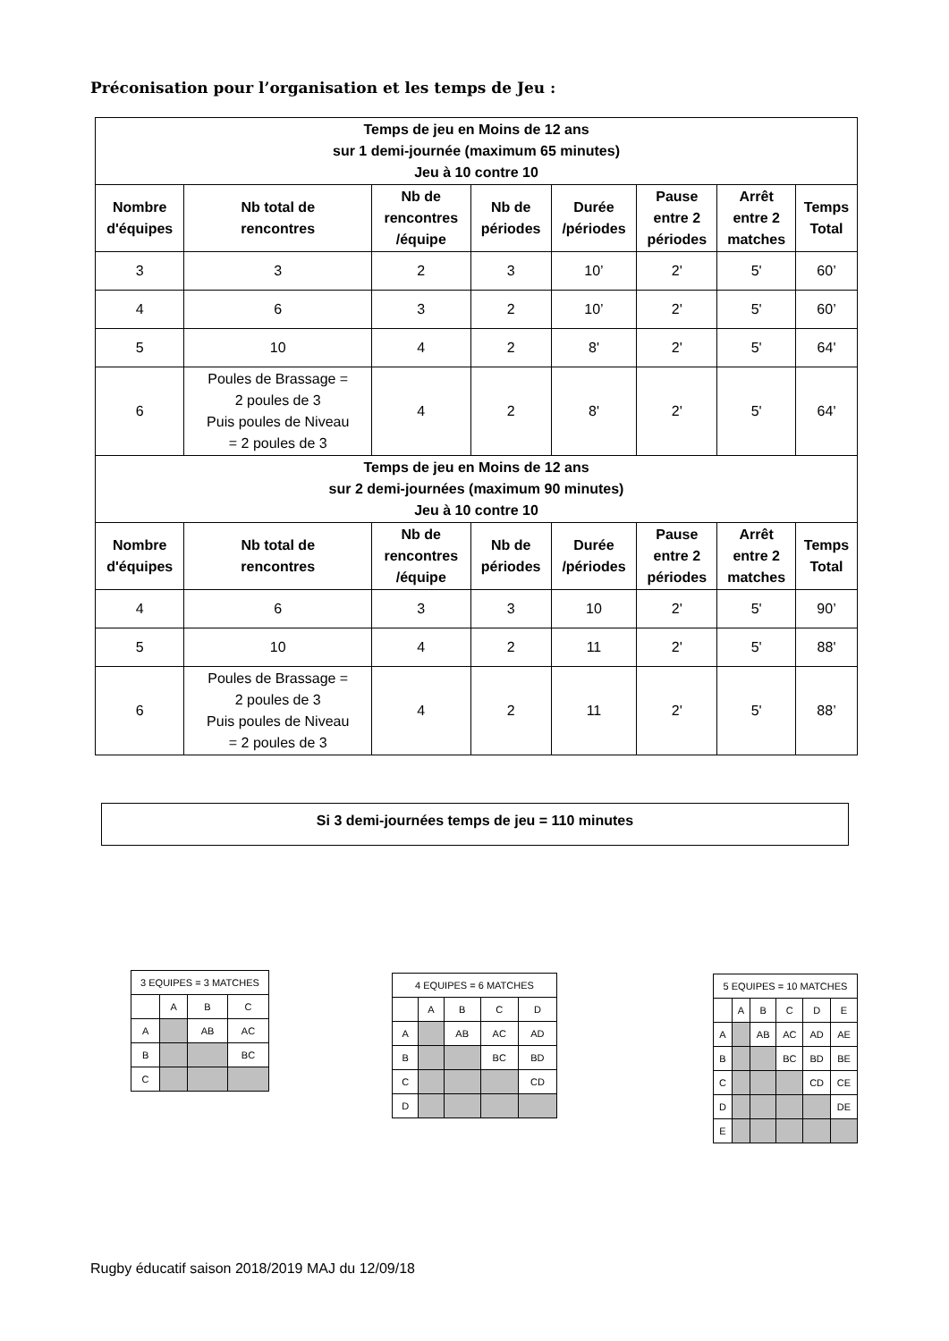Préconisation pour l’organisation et les temps de Jeu :
| Temps de jeu en Moins de 12 ans sur 1 demi-journée (maximum 65 minutes) Jeu à 10 contre 10 | | | | | | | |
| --- | --- | --- | --- | --- | --- | --- | --- |
| Nombre d'équipes | Nb total de rencontres | Nb de rencontres /équipe | Nb de périodes | Durée /périodes | Pause entre 2 périodes | Arrêt entre 2 matches | Temps Total |
| 3 | 3 | 2 | 3 | 10’ | 2' | 5' | 60’ |
| 4 | 6 | 3 | 2 | 10’ | 2' | 5' | 60’ |
| 5 | 10 | 4 | 2 | 8' | 2' | 5' | 64' |
| 6 | Poules de Brassage = 2 poules de 3 Puis poules de Niveau = 2 poules de 3 | 4 | 2 | 8' | 2' | 5' | 64' |
| Temps de jeu en Moins de 12 ans sur 2 demi-journées (maximum 90 minutes) Jeu à 10 contre 10 | | | | | | | |
| Nombre d'équipes | Nb total de rencontres | Nb de rencontres /équipe | Nb de périodes | Durée /périodes | Pause entre 2 périodes | Arrêt entre 2 matches | Temps Total |
| 4 | 6 | 3 | 3 | 10 | 2' | 5' | 90’ |
| 5 | 10 | 4 | 2 | 11 | 2' | 5' | 88' |
| 6 | Poules de Brassage = 2 poules de 3 Puis poules de Niveau = 2 poules de 3 | 4 | 2 | 11 | 2' | 5' | 88’ |
Si 3 demi-journées temps de jeu = 110 minutes
| 3 EQUIPES = 3 MATCHES | | | |
| | A | B | C |
| A | | AB | AC |
| B | | | BC |
| C | | | |
| 4 EQUIPES = 6 MATCHES | | | | |
| | A | B | C | D |
| A | | AB | AC | AD |
| B | | | BC | BD |
| C | | | | CD |
| D | | | | |
| 5 EQUIPES = 10 MATCHES | | | | | |
| | A | B | C | D | E |
| A | | AB | AC | AD | AE |
| B | | | BC | BD | BE |
| C | | | | CD | CE |
| D | | | | | DE |
| E | | | | | |
Rugby éducatif saison 2018/2019 MAJ du 12/09/18